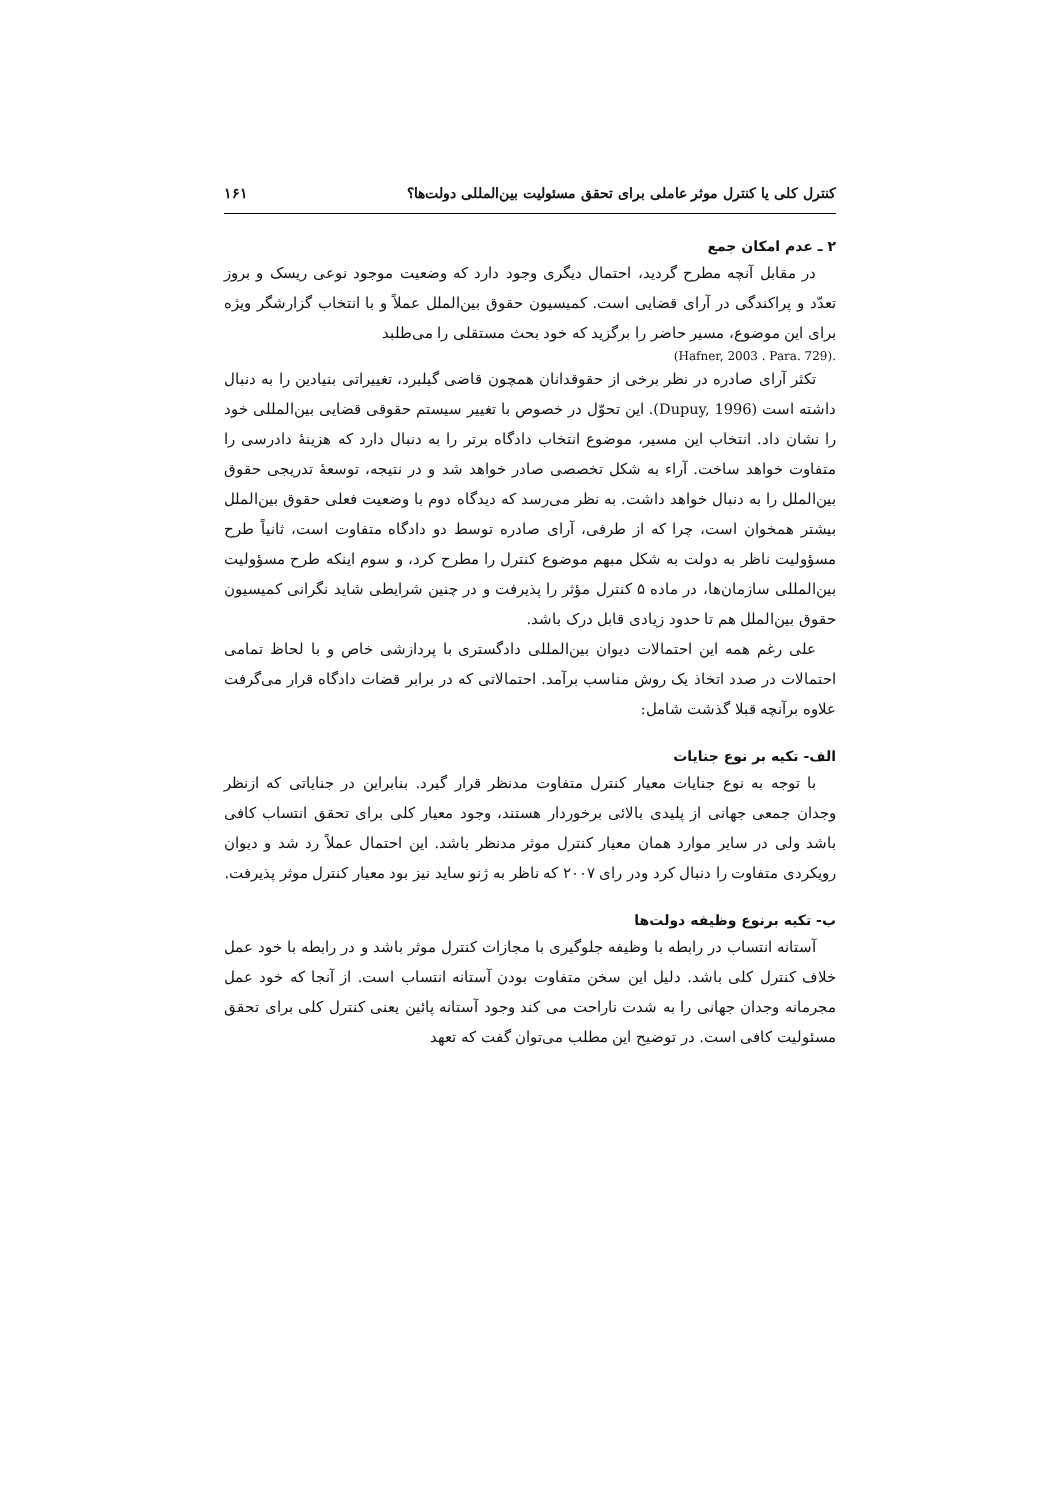کنترل کلی یا کنترل موثر عاملی برای تحقق مسئولیت بین‌المللی دولت‌ها؟ ۱۶۱
۲ ـ عدم امکان جمع
در مقابل آنچه مطرح گردید، احتمال دیگری وجود دارد که وضعیت موجود نوعی ریسک و بروز تعدّد و پراکندگی در آرای قضایی است. کمیسیون حقوق بین‌الملل عملاً و با انتخاب گزارشگر ویژه برای این موضوع، مسیر حاضر را برگزید که خود بحث مستقلی را می‌طلبد
.(Hafner, 2003 . Para. 729)
تکثر آرای صادره در نظر برخی از حقوقدانان همچون قاضی گیلبرد، تغییراتی بنیادین را به دنبال داشته است (Dupuy, 1996). این تحوّل در خصوص با تغییر سیستم حقوقی قضایی بین‌المللی خود را نشان داد. انتخاب این مسیر، موضوع انتخاب دادگاه برتر را به دنبال دارد که هزینهٔ دادرسی را متفاوت خواهد ساخت. آراء به شکل تخصصی صادر خواهد شد و در نتیجه، توسعهٔ تدریجی حقوق بین‌الملل را به دنبال خواهد داشت. به نظر می‌رسد که دیدگاه دوم با وضعیت فعلی حقوق بین‌الملل بیشتر همخوان است، چرا که از طرفی، آرای صادره توسط دو دادگاه متفاوت است، ثانیاً طرح مسؤولیت ناظر به دولت به شکل مبهم موضوع کنترل را مطرح کرد، و سوم اینکه طرح مسؤولیت بین‌المللی سازمان‌ها، در ماده ۵ کنترل مؤثر را پذیرفت و در چنین شرایطی شاید نگرانی کمیسیون حقوق بین‌الملل هم تا حدود زیادی قابل درک باشد.
علی رغم همه این احتمالات دیوان بین‌المللی دادگستری با پردازشی خاص و با لحاظ تمامی احتمالات در صدد اتخاذ یک روش مناسب برآمد. احتمالاتی که در برابر قضات دادگاه قرار می‌گرفت علاوه برآنچه قبلا گذشت شامل:
الف- تکیه بر نوع جنایات
با توجه به نوع جنایات معیار کنترل متفاوت مدنظر قرار گیرد. بنابراین در جنایاتی که ازنظر وجدان جمعی جهانی از پلیدی بالائی برخوردار هستند، وجود معیار کلی برای تحقق انتساب کافی باشد ولی در سایر موارد همان معیار کنترل موثر مدنظر باشد. این احتمال عملاً رد شد و دیوان رویکردی متفاوت را دنبال کرد ودر رای ۲۰۰۷ که ناظر به ژنو ساید نیز بود معیار کنترل موثر پذیرفت.
ب- تکیه برنوع وظیفه دولت‌ها
آستانه انتساب در رابطه با وظیفه جلوگیری با مجازات کنترل موثر باشد و در رابطه با خود عمل خلاف کنترل کلی باشد. دلیل این سخن متفاوت بودن آستانه انتساب است. از آنجا که خود عمل مجرمانه وجدان جهانی را به شدت ناراحت می کند وجود آستانه پائین یعنی کنترل کلی برای تحقق مسئولیت کافی است. در توضیح این مطلب می‌توان گفت که تعهد